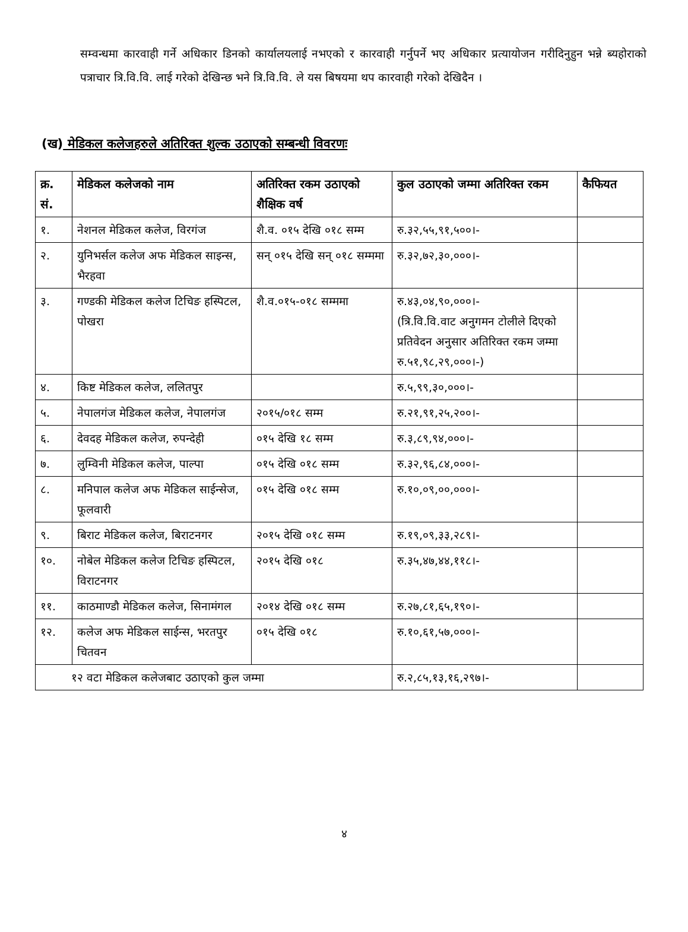सम्वन्धमा कारवाही गर्ने अधिकार डिनको कार्यालयलाई नभएको र कारवाही गर्नुपर्ने भए अधिकार प्रत्यायोजन गरीदिनुहुन भन्ने ब्यहोराको पत्राचार त्रि.वि.वि. लाई गरेको देखिन्छ भने त्रि.वि.वि. ले यस बिषयमा थप कारवाही गरेको देखिदैन ।
(ख) मेडिकल कलेजहरुले अतिरिक्त शुल्क उठाएको सम्बन्धी विवरणः
| क्र. सं. | मेडिकल कलेजको नाम | अतिरिक्त रकम उठाएको शैक्षिक वर्ष | कुल उठाएको जम्मा अतिरिक्त रकम | कैफियत |
| --- | --- | --- | --- | --- |
| १. | नेशनल मेडिकल कलेज, विरगंज | शै.व. ०१५ देखि ०१८ सम्म | रु.३२,५५,९१,५००।- | |
| २. | युनिभर्सल कलेज अफ मेडिकल साइन्स, भैरहवा | सन् ०१५ देखि सन् ०१८ सम्ममा | रु.३२,७२,३०,०००।- | |
| ३. | गण्डकी मेडिकल कलेज टिचिङ हस्पिटल, पोखरा | शै.व.०१५-०१८ सम्ममा | रु.४३,०४,९०,०००।- (त्रि.वि.वि.वाट अनुगमन टोलीले दिएको प्रतिवेदन अनुसार अतिरिक्त रकम जम्मा रु.५१,९८,२९,०००।-) | |
| ४. | किष्ट मेडिकल कलेज, ललितपुर | | रु.५,९९,३०,०००।- | |
| ५. | नेपालगंज मेडिकल कलेज, नेपालगंज | २०१५/०१८ सम्म | रु.२१,९१,२५,२००।- | |
| ६. | देवदह मेडिकल कलेज, रुपन्देही | ०१५ देखि १८ सम्म | रु.३,८९,९४,०००।- | |
| ७. | लुम्विनी मेडिकल कलेज, पाल्पा | ०१५ देखि ०१८ सम्म | रु.३२,९६,८४,०००।- | |
| ८. | मनिपाल कलेज अफ मेडिकल साईन्सेज, फूलवारी | ०१५ देखि ०१८ सम्म | रु.१०,०९,००,०००।- | |
| ९. | बिराट मेडिकल कलेज, बिराटनगर | २०१५ देखि ०१८ सम्म | रु.१९,०९,३३,२८९।- | |
| १०. | नोबेल मेडिकल कलेज टिचिङ हस्पिटल, विराटनगर | २०१५ देखि ०१८ | रु.३५,४७,४४,११८।- | |
| ११. | काठमाण्डौ मेडिकल कलेज, सिनामंगल | २०१४ देखि ०१८ सम्म | रु.२७,८१,६५,१९०।- | |
| १२. | कलेज अफ मेडिकल साईन्स, भरतपुर चितवन | ०१५ देखि ०१८ | रु.१०,६१,५७,०००।- | |
| १२ वटा मेडिकल कलेजबाट उठाएको कुल जम्मा | | | रु.२,८५,१३,१६,२९७।- | |
४